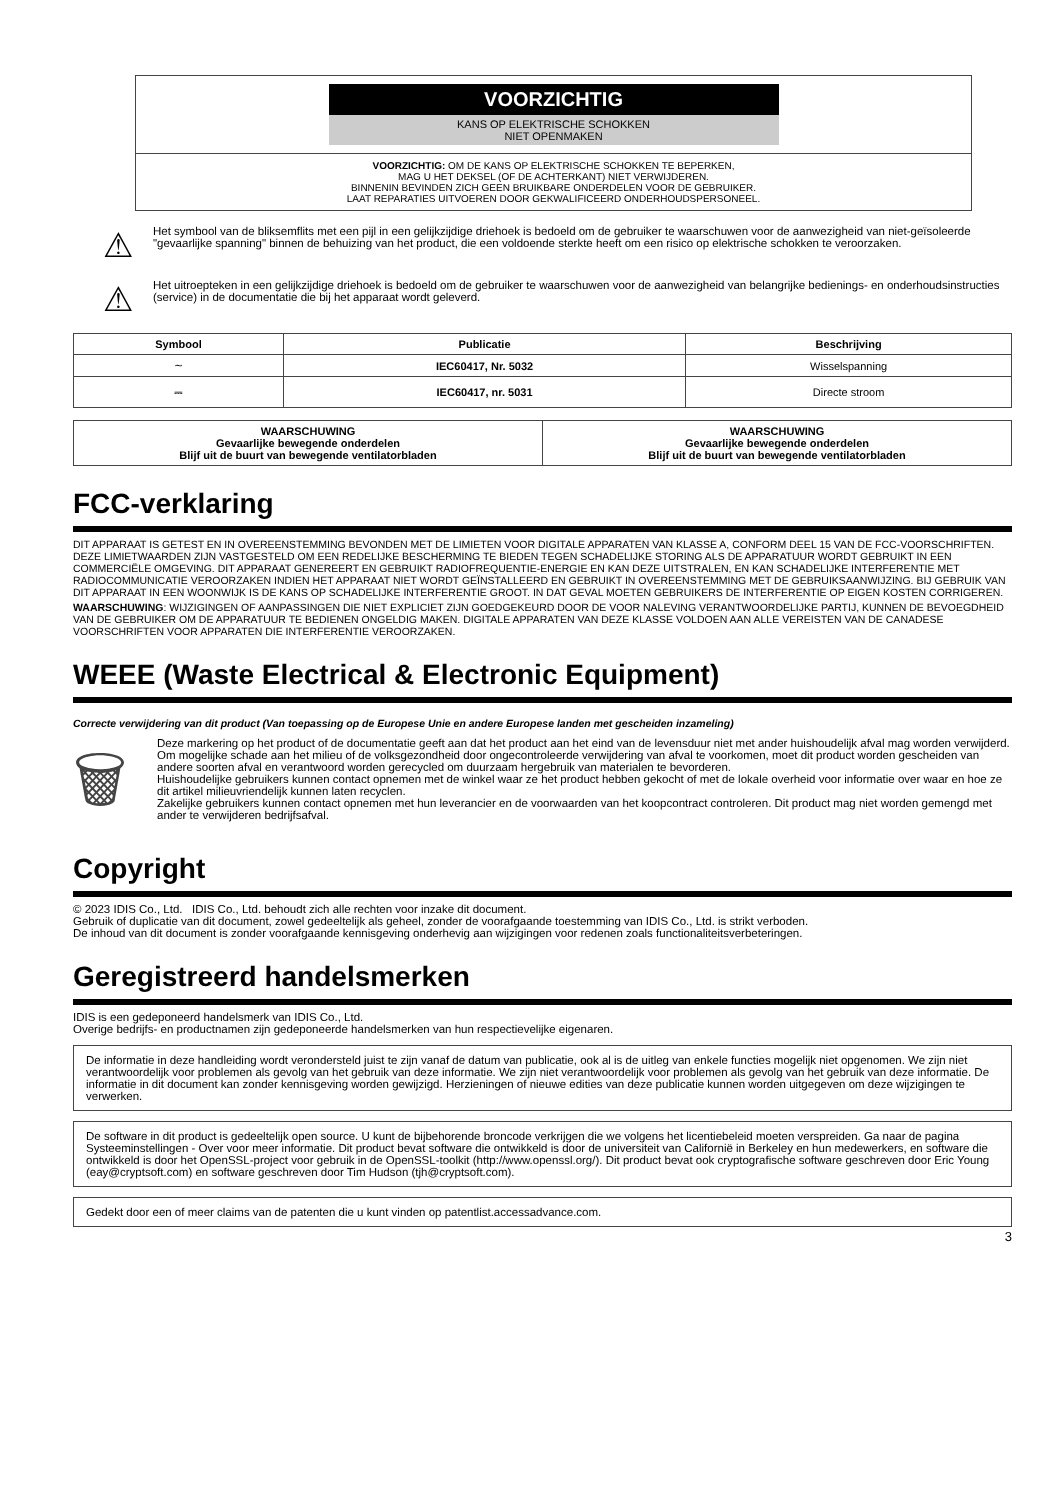VOORZICHTIG
KANS OP ELEKTRISCHE SCHOKKEN
NIET OPENMAKEN
VOORZICHTIG: OM DE KANS OP ELEKTRISCHE SCHOKKEN TE BEPERKEN,
MAG U HET DEKSEL (OF DE ACHTERKANT) NIET VERWIJDEREN.
BINNENIN BEVINDEN ZICH GEEN BRUIKBARE ONDERDELEN VOOR DE GEBRUIKER.
LAAT REPARATIES UITVOEREN DOOR GEKWALIFICEERD ONDERHOUDSPERSONEEL.
⚠
Het symbool van de bliksemflits met een pijl in een gelijkzijdige driehoek is bedoeld om de gebruiker te waarschuwen voor de aanwezigheid van niet-geïsoleerde "gevaarlijke spanning" binnen de behuizing van het product, die een voldoende sterkte heeft om een risico op elektrische schokken te veroorzaken.
⚠
Het uitroepteken in een gelijkzijdige driehoek is bedoeld om de gebruiker te waarschuwen voor de aanwezigheid van belangrijke bedienings- en onderhoudsinstructies (service) in de documentatie die bij het apparaat wordt geleverd.
| Symbool | Publicatie | Beschrijving |
| --- | --- | --- |
| ∼ | IEC60417, Nr. 5032 | Wisselspanning |
| ⎓ | IEC60417, nr. 5031 | Directe stroom |
| WAARSCHUWING Gevaarlijke bewegende onderdelen Blijf uit de buurt van bewegende ventilatorbladen | WAARSCHUWING Gevaarlijke bewegende onderdelen Blijf uit de buurt van bewegende ventilatorbladen |
FCC-verklaring
DIT APPARAAT IS GETEST EN IN OVEREENSTEMMING BEVONDEN MET DE LIMIETEN VOOR DIGITALE APPARATEN VAN KLASSE A, CONFORM DEEL 15 VAN DE FCC-VOORSCHRIFTEN. DEZE LIMIETWAARDEN ZIJN VASTGESTELD OM EEN REDELIJKE BESCHERMING TE BIEDEN TEGEN SCHADELIJKE STORING ALS DE APPARATUUR WORDT GEBRUIKT IN EEN COMMERCIËLE OMGEVING. DIT APPARAAT GENEREERT EN GEBRUIKT RADIOFREQUENTIE-ENERGIE EN KAN DEZE UITSTRALEN, EN KAN SCHADELIJKE INTERFERENTIE MET RADIOCOMMUNICATIE VEROORZAKEN INDIEN HET APPARAAT NIET WORDT GEÏNSTALLEERD EN GEBRUIKT IN OVEREENSTEMMING MET DE GEBRUIKSAANWIJZING. BIJ GEBRUIK VAN DIT APPARAAT IN EEN WOONWIJK IS DE KANS OP SCHADELIJKE INTERFERENTIE GROOT. IN DAT GEVAL MOETEN GEBRUIKERS DE INTERFERENTIE OP EIGEN KOSTEN CORRIGEREN.
WAARSCHUWING: WIJZIGINGEN OF AANPASSINGEN DIE NIET EXPLICIET ZIJN GOEDGEKEURD DOOR DE VOOR NALEVING VERANTWOORDELIJKE PARTIJ, KUNNEN DE BEVOEGDHEID VAN DE GEBRUIKER OM DE APPARATUUR TE BEDIENEN ONGELDIG MAKEN. DIGITALE APPARATEN VAN DEZE KLASSE VOLDOEN AAN ALLE VEREISTEN VAN DE CANADESE VOORSCHRIFTEN VOOR APPARATEN DIE INTERFERENTIE VEROORZAKEN.
WEEE (Waste Electrical & Electronic Equipment)
Correcte verwijdering van dit product (Van toepassing op de Europese Unie en andere Europese landen met gescheiden inzameling)
🗑
Deze markering op het product of de documentatie geeft aan dat het product aan het eind van de levensduur niet met ander huishoudelijk afval mag worden verwijderd. Om mogelijke schade aan het milieu of de volksgezondheid door ongecontroleerde verwijdering van afval te voorkomen, moet dit product worden gescheiden van andere soorten afval en verantwoord worden gerecycled om duurzaam hergebruik van materialen te bevorderen.
Huishoudelijke gebruikers kunnen contact opnemen met de winkel waar ze het product hebben gekocht of met de lokale overheid voor informatie over waar en hoe ze dit artikel milieuvriendelijk kunnen laten recyclen.
Zakelijke gebruikers kunnen contact opnemen met hun leverancier en de voorwaarden van het koopcontract controleren. Dit product mag niet worden gemengd met ander te verwijderen bedrijfsafval.
Copyright
© 2023 IDIS Co., Ltd. IDIS Co., Ltd. behoudt zich alle rechten voor inzake dit document.
Gebruik of duplicatie van dit document, zowel gedeeltelijk als geheel, zonder de voorafgaande toestemming van IDIS Co., Ltd. is strikt verboden.
De inhoud van dit document is zonder voorafgaande kennisgeving onderhevig aan wijzigingen voor redenen zoals functionaliteitsverbeteringen.
Geregistreerd handelsmerken
IDIS is een gedeponeerd handelsmerk van IDIS Co., Ltd.
Overige bedrijfs- en productnamen zijn gedeponeerde handelsmerken van hun respectievelijke eigenaren.
De informatie in deze handleiding wordt verondersteld juist te zijn vanaf de datum van publicatie, ook al is de uitleg van enkele functies mogelijk niet opgenomen. We zijn niet verantwoordelijk voor problemen als gevolg van het gebruik van deze informatie. We zijn niet verantwoordelijk voor problemen als gevolg van het gebruik van deze informatie. De informatie in dit document kan zonder kennisgeving worden gewijzigd. Herzieningen of nieuwe edities van deze publicatie kunnen worden uitgegeven om deze wijzigingen te verwerken.
De software in dit product is gedeeltelijk open source. U kunt de bijbehorende broncode verkrijgen die we volgens het licentiebeleid moeten verspreiden. Ga naar de pagina Systeeminstellingen - Over voor meer informatie. Dit product bevat software die ontwikkeld is door de universiteit van Californië in Berkeley en hun medewerkers, en software die ontwikkeld is door het OpenSSL-project voor gebruik in de OpenSSL-toolkit (http://www.openssl.org/). Dit product bevat ook cryptografische software geschreven door Eric Young (eay@cryptsoft.com) en software geschreven door Tim Hudson (tjh@cryptsoft.com).
Gedekt door een of meer claims van de patenten die u kunt vinden op patentlist.accessadvance.com.
3